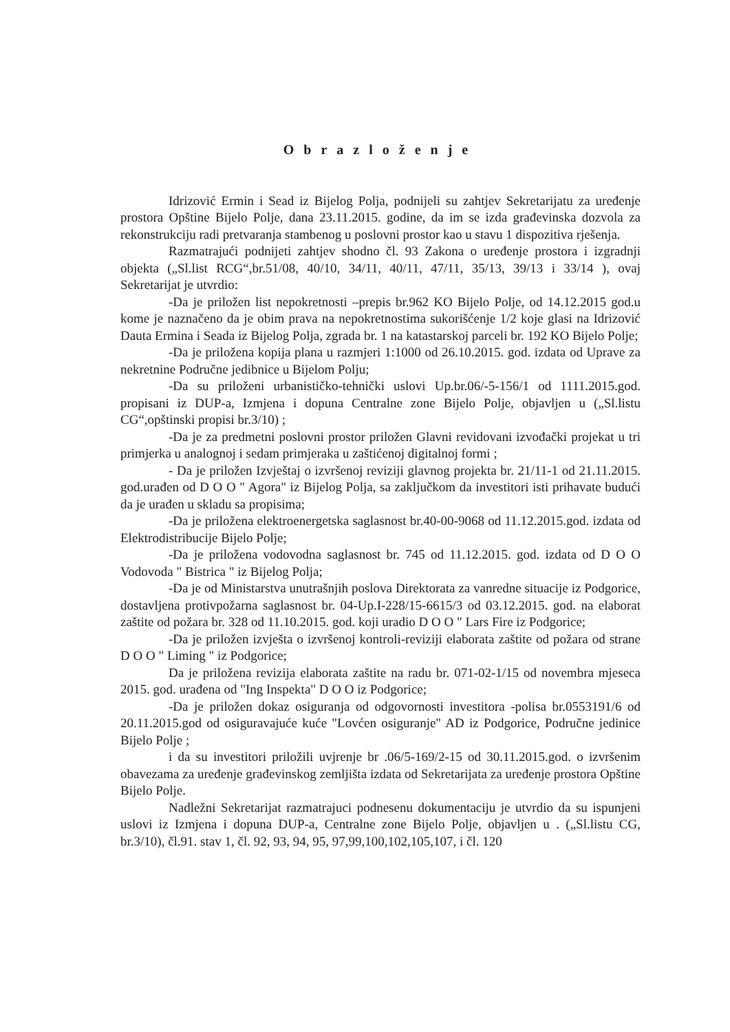Obrazloženje
Idrizović Ermin i Sead iz Bijelog Polja, podnijeli su zahtjev Sekretarijatu za uređenje prostora Opštine Bijelo Polje, dana 23.11.2015. godine, da im se izda građevinska dozvola za rekonstrukciju radi pretvaranja stambenog u poslovni prostor kao u stavu 1 dispozitiva rješenja.
Razmatrajući podnijeti zahtjev shodno čl. 93 Zakona o uređenje prostora i izgradnji objekta („Sl.list RCG“,br.51/08, 40/10, 34/11, 40/11, 47/11, 35/13, 39/13 i 33/14 ), ovaj Sekretarijat je utvrdio:
-Da je priložen list nepokretnosti –prepis br.962 KO Bijelo Polje, od 14.12.2015 god.u kome je naznačeno da je obim prava na nepokretnostima sukorišćenje 1/2 koje glasi na Idrizović Dauta Ermina i Seada iz Bijelog Polja, zgrada br. 1 na katastarskoj parceli br. 192 KO Bijelo Polje;
-Da je priložena kopija plana u razmjeri 1:1000 od 26.10.2015. god. izdata od Uprave za nekretnine Područne jedibnice u Bijelom Polju;
-Da su priloženi urbanističko-tehnički uslovi Up.br.06/-5-156/1 od 1111.2015.god. propisani iz DUP-a, Izmjena i dopuna Centralne zone Bijelo Polje, objavljen u („Sl.listu CG“,opštinski propisi br.3/10) ;
-Da je za predmetni poslovni prostor priložen Glavni revidovani izvođački projekat u tri primjerka u analognoj i sedam primjeraka u zaštićenoj digitalnoj formi ;
- Da je priložen Izvještaj o izvršenoj reviziji glavnog projekta br. 21/11-1 od 21.11.2015. god.urađen od D O O " Agora" iz Bijelog Polja, sa zaključkom da investitori isti prihavate budući da je urađen u skladu sa propisima;
-Da je priložena elektroenergetska saglasnost br.40-00-9068 od 11.12.2015.god. izdata od Elektrodistribucije Bijelo Polje;
-Da je priložena vodovodna saglasnost br. 745 od 11.12.2015. god. izdata od D O O Vodovoda " Bistrica " iz Bijelog Polja;
-Da je od Ministarstva unutrašnjih poslova Direktorata za vanredne situacije iz Podgorice, dostavljena protivpožarna saglasnost br. 04-Up.I-228/15-6615/3 od 03.12.2015. god. na elaborat zaštite od požara br. 328 od 11.10.2015. god. koji uradio D O O " Lars Fire iz Podgorice;
-Da je priložen izvješta o izvršenoj kontroli-reviziji elaborata zaštite od požara od strane D O O " Liming " iz Podgorice;
Da je priložena revizija elaborata zaštite na radu br. 071-02-1/15 od novembra mjeseca 2015. god. urađena od "Ing Inspekta" D O O iz Podgorice;
-Da je priložen dokaz osiguranja od odgovornosti investitora -polisa br.0553191/6 od 20.11.2015.god od osiguravajuće kuće "Lovćen osiguranje" AD iz Podgorice, Područne jedinice Bijelo Polje ;
i da su investitori priložili uvjrenje br .06/5-169/2-15 od 30.11.2015.god. o izvršenim obavezama za uređenje građevinskog zemljišta izdata od Sekretarijata za uređenje prostora Opštine Bijelo Polje.
Nadležni Sekretarijat razmatrajuci podnesenu dokumentaciju je utvrdio da su ispunjeni uslovi iz Izmjena i dopuna DUP-a, Centralne zone Bijelo Polje, objavljen u . („Sl.listu CG, br.3/10), čl.91. stav 1, čl. 92, 93, 94, 95, 97,99,100,102,105,107, i čl. 120